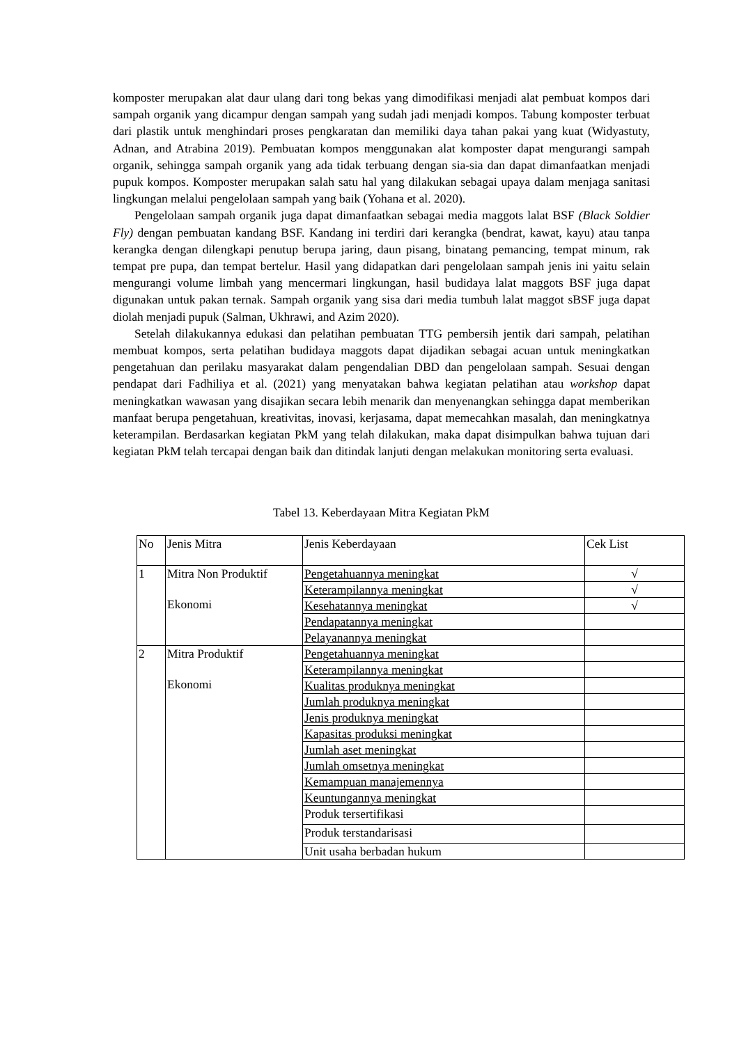komposter merupakan alat daur ulang dari tong bekas yang dimodifikasi menjadi alat pembuat kompos dari sampah organik yang dicampur dengan sampah yang sudah jadi menjadi kompos. Tabung komposter terbuat dari plastik untuk menghindari proses pengkaratan dan memiliki daya tahan pakai yang kuat (Widyastuty, Adnan, and Atrabina 2019). Pembuatan kompos menggunakan alat komposter dapat mengurangi sampah organik, sehingga sampah organik yang ada tidak terbuang dengan sia-sia dan dapat dimanfaatkan menjadi pupuk kompos. Komposter merupakan salah satu hal yang dilakukan sebagai upaya dalam menjaga sanitasi lingkungan melalui pengelolaan sampah yang baik (Yohana et al. 2020).
Pengelolaan sampah organik juga dapat dimanfaatkan sebagai media maggots lalat BSF (Black Soldier Fly) dengan pembuatan kandang BSF. Kandang ini terdiri dari kerangka (bendrat, kawat, kayu) atau tanpa kerangka dengan dilengkapi penutup berupa jaring, daun pisang, binatang pemancing, tempat minum, rak tempat pre pupa, dan tempat bertelur. Hasil yang didapatkan dari pengelolaan sampah jenis ini yaitu selain mengurangi volume limbah yang mencermari lingkungan, hasil budidaya lalat maggots BSF juga dapat digunakan untuk pakan ternak. Sampah organik yang sisa dari media tumbuh lalat maggot sBSF juga dapat diolah menjadi pupuk (Salman, Ukhrawi, and Azim 2020).
Setelah dilakukannya edukasi dan pelatihan pembuatan TTG pembersih jentik dari sampah, pelatihan membuat kompos, serta pelatihan budidaya maggots dapat dijadikan sebagai acuan untuk meningkatkan pengetahuan dan perilaku masyarakat dalam pengendalian DBD dan pengelolaan sampah. Sesuai dengan pendapat dari Fadhiliya et al. (2021) yang menyatakan bahwa kegiatan pelatihan atau workshop dapat meningkatkan wawasan yang disajikan secara lebih menarik dan menyenangkan sehingga dapat memberikan manfaat berupa pengetahuan, kreativitas, inovasi, kerjasama, dapat memecahkan masalah, dan meningkatnya keterampilan. Berdasarkan kegiatan PkM yang telah dilakukan, maka dapat disimpulkan bahwa tujuan dari kegiatan PkM telah tercapai dengan baik dan ditindak lanjuti dengan melakukan monitoring serta evaluasi.
Tabel 13. Keberdayaan Mitra Kegiatan PkM
| No | Jenis Mitra | Jenis Keberdayaan | Cek List |
| 1 | Mitra Non Produktif Ekonomi | Pengetahuannya meningkat | √ |
| | | Keterampilannya meningkat | √ |
| | | Kesehatannya meningkat | √ |
| | | Pendapatannya meningkat | |
| | | Pelayanannya meningkat | |
| 2 | Mitra Produktif Ekonomi | Pengetahuannya meningkat | |
| | | Keterampilannya meningkat | |
| | | Kualitas produknya meningkat | |
| | | Jumlah produknya meningkat | |
| | | Jenis produknya meningkat | |
| | | Kapasitas produksi meningkat | |
| | | Jumlah aset meningkat | |
| | | Jumlah omsetnya meningkat | |
| | | Kemampuan manajemennya | |
| | | Keuntungannya meningkat | |
| | | Produk tersertifikasi | |
| | | Produk terstandarisasi | |
| | | Unit usaha berbadan hukum | |